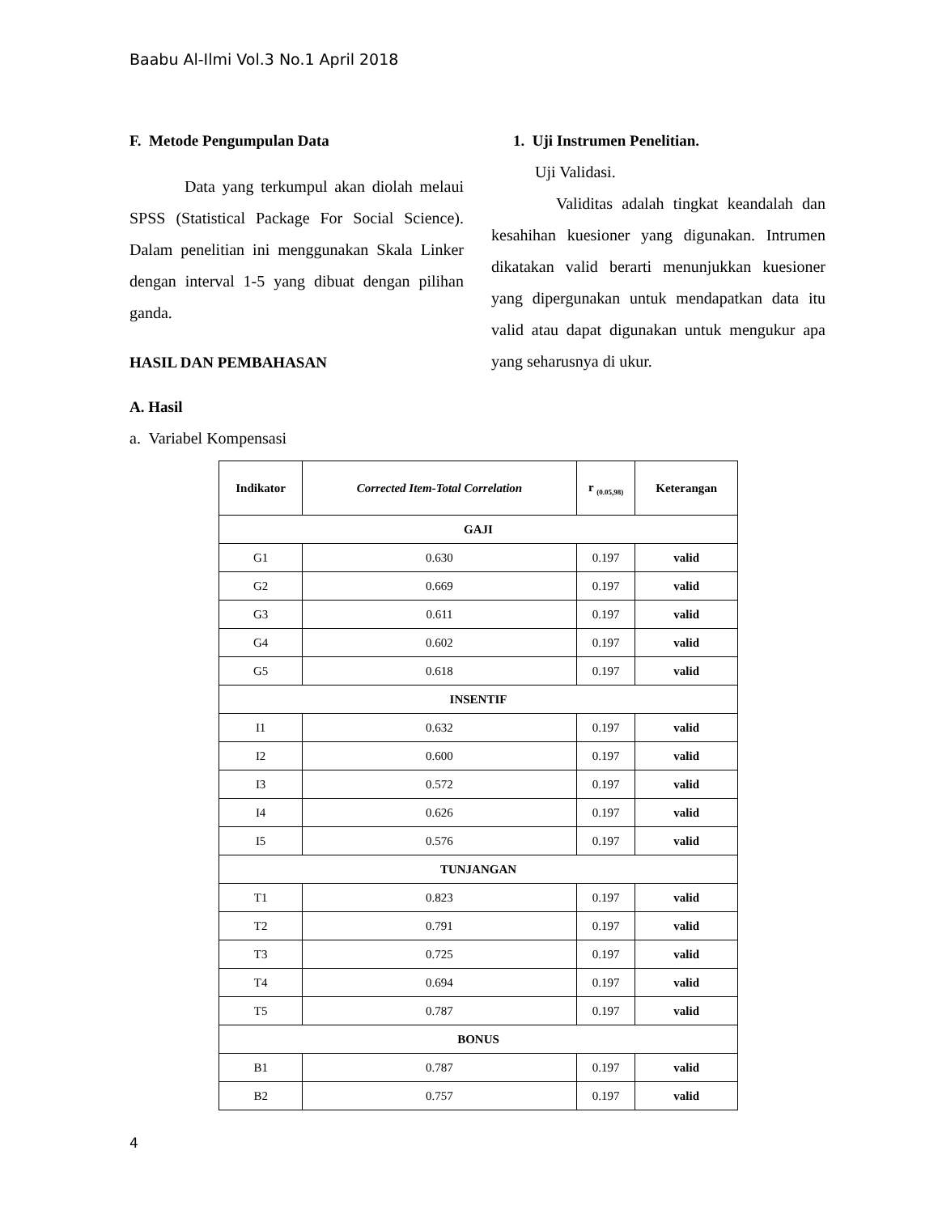Baabu Al-Ilmi Vol.3 No.1 April 2018
F. Metode Pengumpulan Data
Data yang terkumpul akan diolah melaui SPSS (Statistical Package For Social Science). Dalam penelitian ini menggunakan Skala Linker dengan interval 1-5 yang dibuat dengan pilihan ganda.
HASIL DAN PEMBAHASAN
A. Hasil
a. Variabel Kompensasi
1. Uji Instrumen Penelitian.
Uji Validasi.
Validitas adalah tingkat keandalah dan kesahihan kuesioner yang digunakan. Intrumen dikatakan valid berarti menunjukkan kuesioner yang dipergunakan untuk mendapatkan data itu valid atau dapat digunakan untuk mengukur apa yang seharusnya di ukur.
| Indikator | Corrected Item-Total Correlation | r <sub>(0.05,98)</sub> | Keterangan |
| --- | --- | --- | --- |
| GAJI | | | |
| G1 | 0.630 | 0.197 | valid |
| G2 | 0.669 | 0.197 | valid |
| G3 | 0.611 | 0.197 | valid |
| G4 | 0.602 | 0.197 | valid |
| G5 | 0.618 | 0.197 | valid |
| INSENTIF | | | |
| I1 | 0.632 | 0.197 | valid |
| I2 | 0.600 | 0.197 | valid |
| I3 | 0.572 | 0.197 | valid |
| I4 | 0.626 | 0.197 | valid |
| I5 | 0.576 | 0.197 | valid |
| TUNJANGAN | | | |
| T1 | 0.823 | 0.197 | valid |
| T2 | 0.791 | 0.197 | valid |
| T3 | 0.725 | 0.197 | valid |
| T4 | 0.694 | 0.197 | valid |
| T5 | 0.787 | 0.197 | valid |
| BONUS | | | |
| B1 | 0.787 | 0.197 | valid |
| B2 | 0.757 | 0.197 | valid |
4